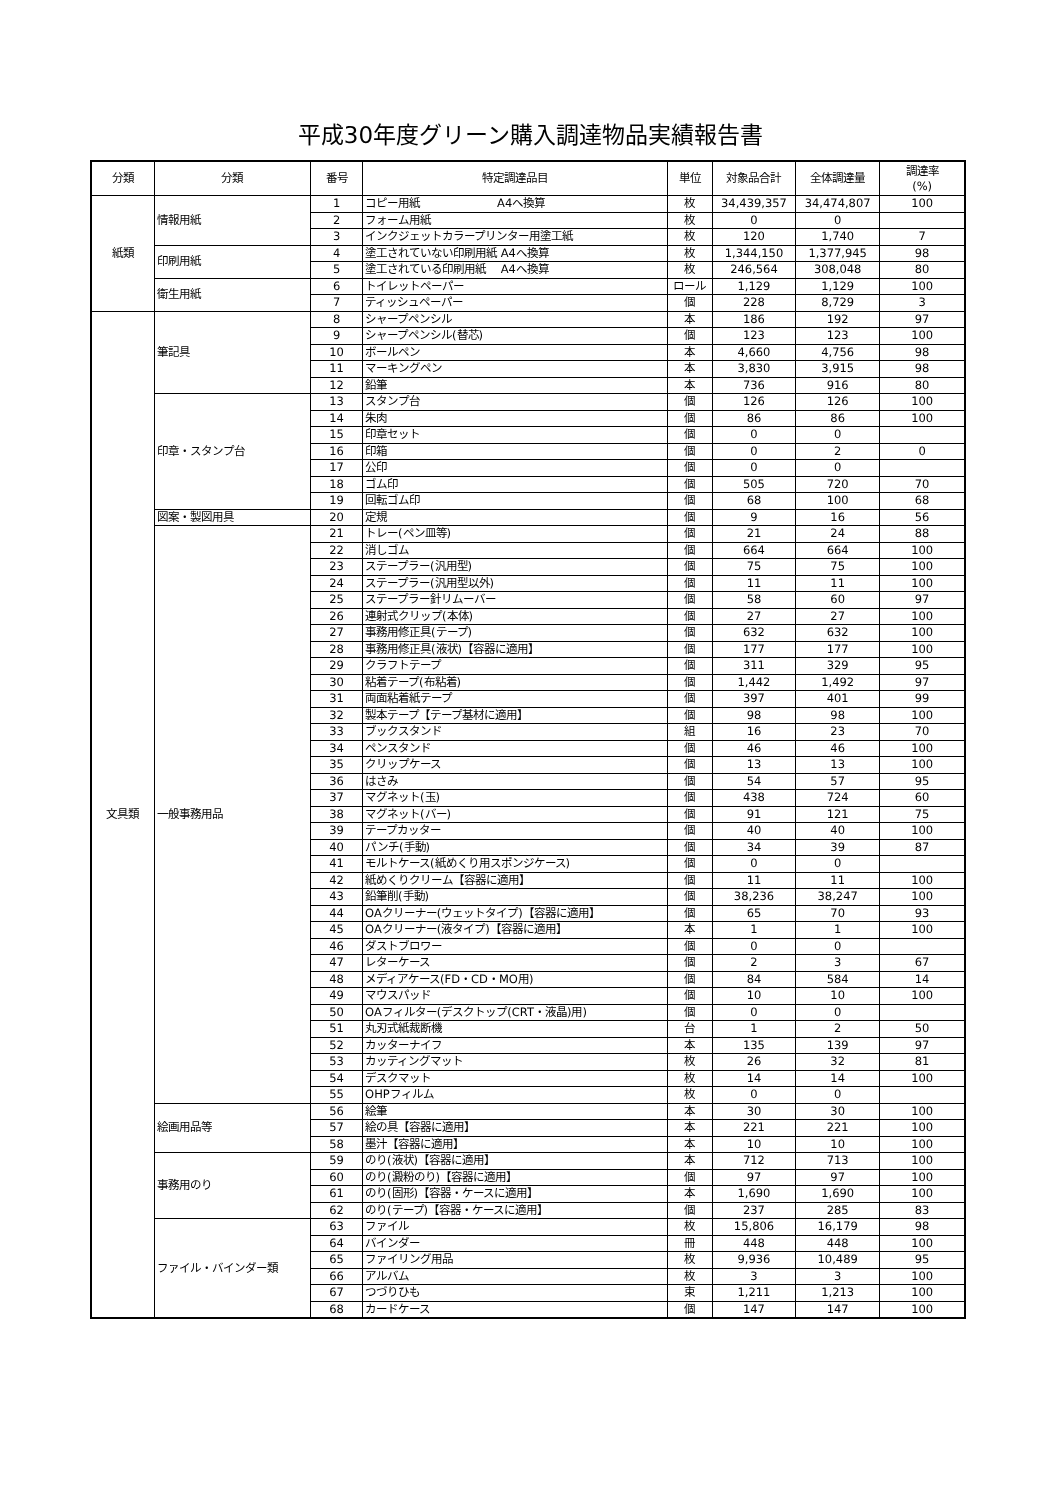平成30年度グリーン購入調達物品実績報告書
| 分類 | 分類 | 番号 | 特定調達品目 | 単位 | 対象品合計 | 全体調達量 | 調達率 (%) |
| --- | --- | --- | --- | --- | --- | --- | --- |
| 紙類 | 情報用紙 | 1 | コピー用紙 A4へ換算 | 枚 | 34,439,357 | 34,474,807 | 100 |
| | | 2 | フォーム用紙 | 枚 | 0 | 0 | |
| | | 3 | インクジェットカラープリンター用塗工紙 | 枚 | 120 | 1,740 | 7 |
| | 印刷用紙 | 4 | 塗工されていない印刷用紙 A4へ換算 | 枚 | 1,344,150 | 1,377,945 | 98 |
| | | 5 | 塗工されている印刷用紙 A4へ換算 | 枚 | 246,564 | 308,048 | 80 |
| | 衛生用紙 | 6 | トイレットペーパー | ロール | 1,129 | 1,129 | 100 |
| | | 7 | ティッシュペーパー | 個 | 228 | 8,729 | 3 |
| 文具類 | 筆記具 | 8 | シャープペンシル | 本 | 186 | 192 | 97 |
| | | 9 | シャープペンシル(替芯) | 個 | 123 | 123 | 100 |
| | | 10 | ボールペン | 本 | 4,660 | 4,756 | 98 |
| | | 11 | マーキングペン | 本 | 3,830 | 3,915 | 98 |
| | | 12 | 鉛筆 | 本 | 736 | 916 | 80 |
| | 印章・スタンプ台 | 13 | スタンプ台 | 個 | 126 | 126 | 100 |
| | | 14 | 朱肉 | 個 | 86 | 86 | 100 |
| | | 15 | 印章セット | 個 | 0 | 0 | |
| | | 16 | 印箱 | 個 | 0 | 2 | 0 |
| | | 17 | 公印 | 個 | 0 | 0 | |
| | | 18 | ゴム印 | 個 | 505 | 720 | 70 |
| | | 19 | 回転ゴム印 | 個 | 68 | 100 | 68 |
| | 図案・製図用具 | 20 | 定規 | 個 | 9 | 16 | 56 |
| | 一般事務用品 | 21 | トレー(ペン皿等) | 個 | 21 | 24 | 88 |
| | | 22 | 消しゴム | 個 | 664 | 664 | 100 |
| | | 23 | ステープラー(汎用型) | 個 | 75 | 75 | 100 |
| | | 24 | ステープラー(汎用型以外) | 個 | 11 | 11 | 100 |
| | | 25 | ステープラー針リムーバー | 個 | 58 | 60 | 97 |
| | | 26 | 連射式クリップ(本体) | 個 | 27 | 27 | 100 |
| | | 27 | 事務用修正具(テープ) | 個 | 632 | 632 | 100 |
| | | 28 | 事務用修正具(液状)【容器に適用】 | 個 | 177 | 177 | 100 |
| | | 29 | クラフトテープ | 個 | 311 | 329 | 95 |
| | | 30 | 粘着テープ(布粘着) | 個 | 1,442 | 1,492 | 97 |
| | | 31 | 両面粘着紙テープ | 個 | 397 | 401 | 99 |
| | | 32 | 製本テープ【テープ基材に適用】 | 個 | 98 | 98 | 100 |
| | | 33 | ブックスタンド | 組 | 16 | 23 | 70 |
| | | 34 | ペンスタンド | 個 | 46 | 46 | 100 |
| | | 35 | クリップケース | 個 | 13 | 13 | 100 |
| | | 36 | はさみ | 個 | 54 | 57 | 95 |
| | | 37 | マグネット(玉) | 個 | 438 | 724 | 60 |
| | | 38 | マグネット(バー) | 個 | 91 | 121 | 75 |
| | | 39 | テープカッター | 個 | 40 | 40 | 100 |
| | | 40 | パンチ(手動) | 個 | 34 | 39 | 87 |
| | | 41 | モルトケース(紙めくり用スポンジケース) | 個 | 0 | 0 | |
| | | 42 | 紙めくりクリーム【容器に適用】 | 個 | 11 | 11 | 100 |
| | | 43 | 鉛筆削(手動) | 個 | 38,236 | 38,247 | 100 |
| | | 44 | OAクリーナー(ウェットタイプ)【容器に適用】 | 個 | 65 | 70 | 93 |
| | | 45 | OAクリーナー(液タイプ)【容器に適用】 | 本 | 1 | 1 | 100 |
| | | 46 | ダストブロワー | 個 | 0 | 0 | |
| | | 47 | レターケース | 個 | 2 | 3 | 67 |
| | | 48 | メディアケース(FD・CD・MO用) | 個 | 84 | 584 | 14 |
| | | 49 | マウスパッド | 個 | 10 | 10 | 100 |
| | | 50 | OAフィルター(デスクトップ(CRT・液晶)用) | 個 | 0 | 0 | |
| | | 51 | 丸刃式紙裁断機 | 台 | 1 | 2 | 50 |
| | | 52 | カッターナイフ | 本 | 135 | 139 | 97 |
| | | 53 | カッティングマット | 枚 | 26 | 32 | 81 |
| | | 54 | デスクマット | 枚 | 14 | 14 | 100 |
| | | 55 | OHPフィルム | 枚 | 0 | 0 | |
| | 絵画用品等 | 56 | 絵筆 | 本 | 30 | 30 | 100 |
| | | 57 | 絵の具【容器に適用】 | 本 | 221 | 221 | 100 |
| | | 58 | 墨汁【容器に適用】 | 本 | 10 | 10 | 100 |
| | 事務用のり | 59 | のり(液状)【容器に適用】 | 本 | 712 | 713 | 100 |
| | | 60 | のり(澱粉のり)【容器に適用】 | 個 | 97 | 97 | 100 |
| | | 61 | のり(固形)【容器・ケースに適用】 | 本 | 1,690 | 1,690 | 100 |
| | | 62 | のり(テープ)【容器・ケースに適用】 | 個 | 237 | 285 | 83 |
| | ファイル・バインダー類 | 63 | ファイル | 枚 | 15,806 | 16,179 | 98 |
| | | 64 | バインダー | 冊 | 448 | 448 | 100 |
| | | 65 | ファイリング用品 | 枚 | 9,936 | 10,489 | 95 |
| | | 66 | アルバム | 枚 | 3 | 3 | 100 |
| | | 67 | つづりひも | 束 | 1,211 | 1,213 | 100 |
| | | 68 | カードケース | 個 | 147 | 147 | 100 |